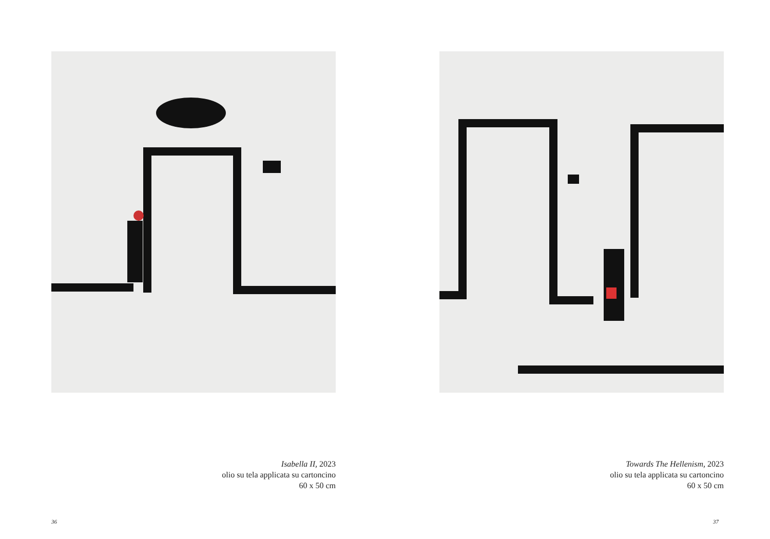Isabella II, 2023
olio su tela applicata su cartoncino
60 x 50 cm
36
Towards The Hellenism, 2023
olio su tela applicata su cartoncino
60 x 50 cm
37